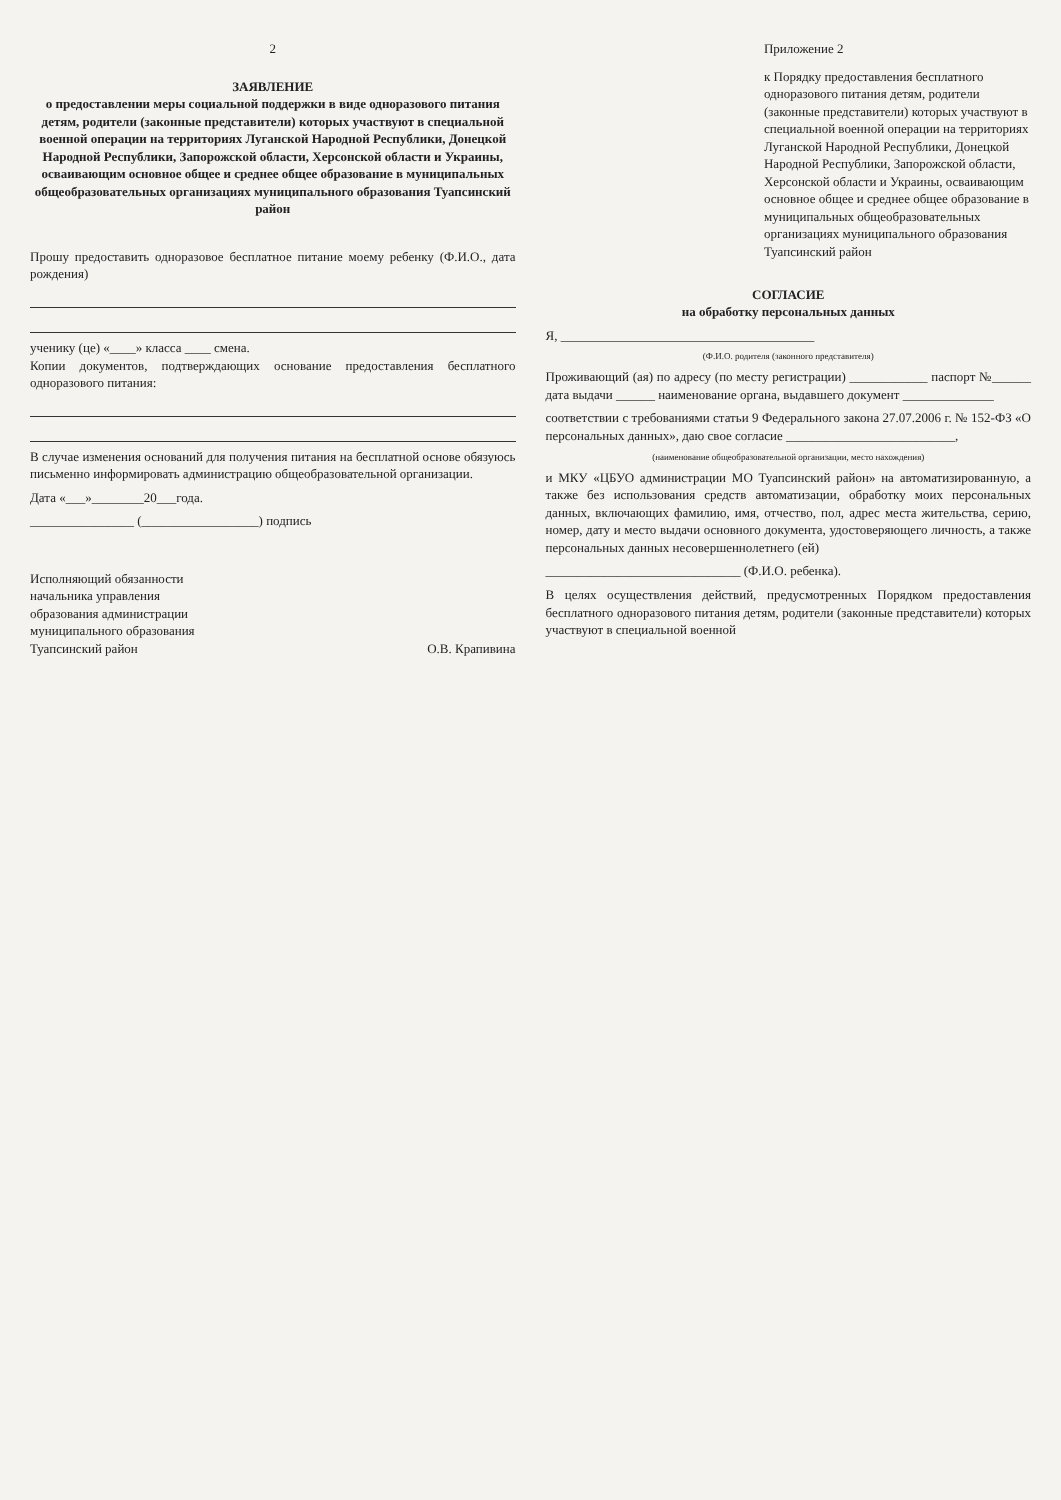2
ЗАЯВЛЕНИЕ
о предоставлении меры социальной поддержки в виде одноразового питания детям, родители (законные представители) которых участвуют в специальной военной операции на территориях Луганской Народной Республики, Донецкой Народной Республики, Запорожской области, Херсонской области и Украины, осваивающим основное общее и среднее общее образование в муниципальных общеобразовательных организациях муниципального образования Туапсинский район
Прошу предоставить одноразовое бесплатное питание моему ребенку (Ф.И.О., дата рождения)
ученику (це) «____» класса ____ смена.
Копии документов, подтверждающих основание предоставления бесплатного одноразового питания:
В случае изменения оснований для получения питания на бесплатной основе обязуюсь письменно информировать администрацию общеобразовательной организации.
Дата «___»________20___года.
________________ (__________________) подпись
Исполняющий обязанности
начальника управления
образования администрации
муниципального образования
Туапсинский район
О.В. Крапивина
Приложение 2
к Порядку предоставления бесплатного одноразового питания детям, родители (законные представители) которых участвуют в специальной военной операции на территориях Луганской Народной Республики, Донецкой Народной Республики, Запорожской области, Херсонской области и Украины, осваивающим основное общее и среднее общее образование в муниципальных общеобразовательных организациях муниципального образования Туапсинский район
СОГЛАСИЕ
на обработку персональных данных
Я, _______________________________________
(Ф.И.О. родителя (законного представителя)
Проживающий (ая) по адресу (по месту регистрации) ____________ паспорт №______ дата выдачи ______ наименование органа, выдавшего документ ______________
соответствии с требованиями статьи 9 Федерального закона 27.07.2006 г. № 152-ФЗ «О персональных данных», даю свое согласие __________________________,
(наименование общеобразовательной организации, место нахождения)
и МКУ «ЦБУО администрации МО Туапсинский район» на автоматизированную, а также без использования средств автоматизации, обработку моих персональных данных, включающих фамилию, имя, отчество, пол, адрес места жительства, серию, номер, дату и место выдачи основного документа, удостоверяющего личность, а также персональных данных несовершеннолетнего (ей)
______________________________ (Ф.И.О. ребенка).
В целях осуществления действий, предусмотренных Порядком предоставления бесплатного одноразового питания детям, родители (законные представители) которых участвуют в специальной военной